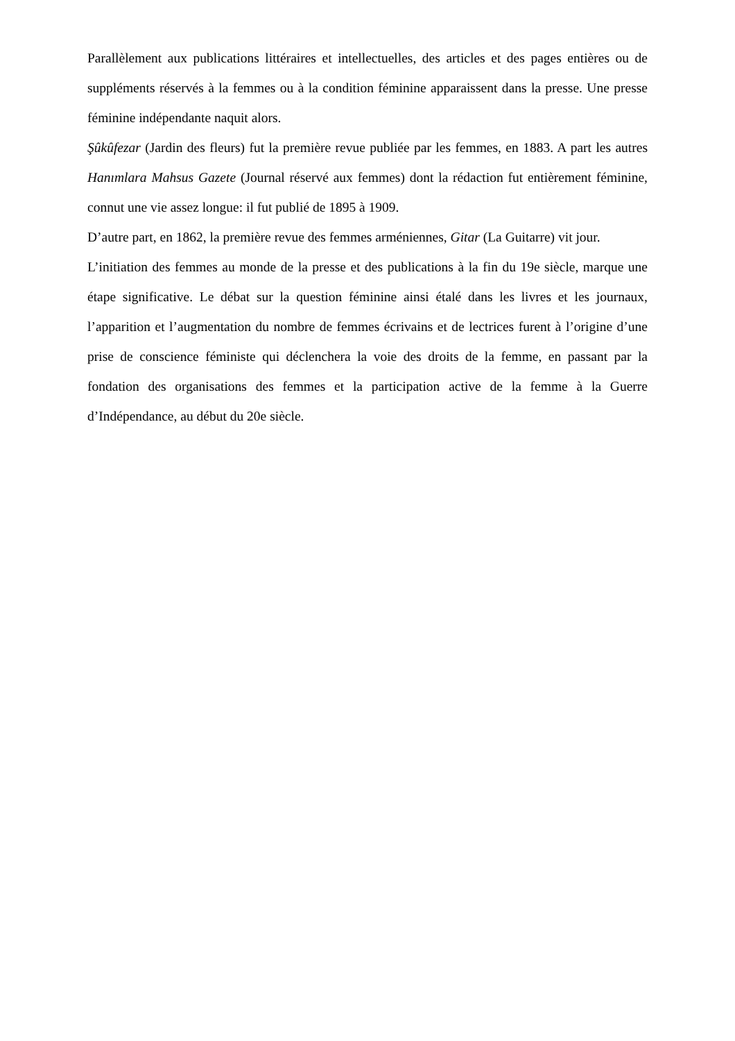Parallèlement aux publications littéraires et intellectuelles, des articles et des pages entières ou de suppléments réservés à la femmes ou à la condition féminine apparaissent dans la presse. Une presse féminine indépendante naquit alors.
Şûkûfezar (Jardin des fleurs) fut la première revue publiée par les femmes, en 1883. A part les autres Hanımlara Mahsus Gazete (Journal réservé aux femmes) dont la rédaction fut entièrement féminine, connut une vie assez longue: il fut publié de 1895 à 1909.
D’autre part, en 1862, la première revue des femmes arméniennes, Gitar (La Guitarre) vit jour.
L’initiation des femmes au monde de la presse et des publications à la fin du 19e siècle, marque une étape significative. Le débat sur la question féminine ainsi étalé dans les livres et les journaux, l’apparition et l’augmentation du nombre de femmes écrivains et de lectrices furent à l’origine d’une prise de conscience féministe qui déclenchera la voie des droits de la femme, en passant par la fondation des organisations des femmes et la participation active de la femme à la Guerre d’Indépendance, au début du 20e siècle.